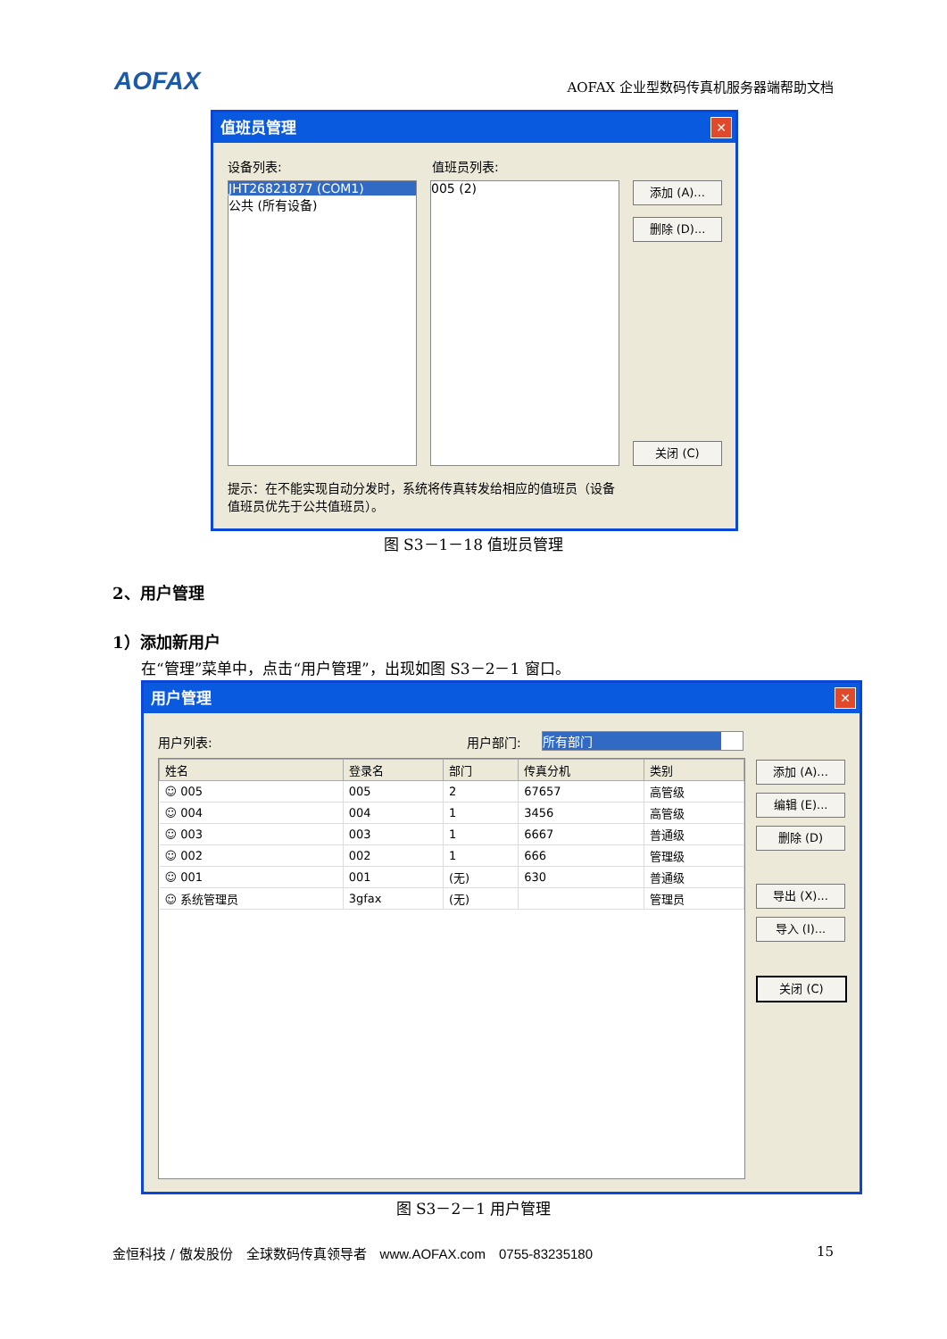AOFAX
AOFAX 企业型数码传真机服务器端帮助文档
值班员管理
✕
设备列表: 值班员列表:
JHT26821877 (COM1)
公共 (所有设备)
005 (2) 添加 (A)...
删除 (D)...
关闭 (C)
提示：在不能实现自动分发时，系统将传真转发给相应的值班员（设备值班员优先于公共值班员）。
图 S3－1－18 值班员管理
2、用户管理
1）添加新用户
在“管理”菜单中，点击“用户管理”，出现如图 S3－2－1 窗口。
用户管理
✕
用户列表: 用户部门: 所有部门
| 姓名 | 登录名 | 部门 | 传真分机 | 类别 |
| --- | --- | --- | --- | --- |
| ☺ 005 | 005 | 2 | 67657 | 高管级 |
| ☺ 004 | 004 | 1 | 3456 | 高管级 |
| ☺ 003 | 003 | 1 | 6667 | 普通级 |
| ☺ 002 | 002 | 1 | 666 | 管理级 |
| ☺ 001 | 001 | (无) | 630 | 普通级 |
| ☺ 系统管理员 | 3gfax | (无) | | 管理员 |
添加 (A)...
编辑 (E)...
删除 (D)
导出 (X)...
导入 (I)...
关闭 (C)
图 S3－2－1 用户管理
金恒科技 / 傲发股份　全球数码传真领导者　www.AOFAX.com　0755-83235180 15